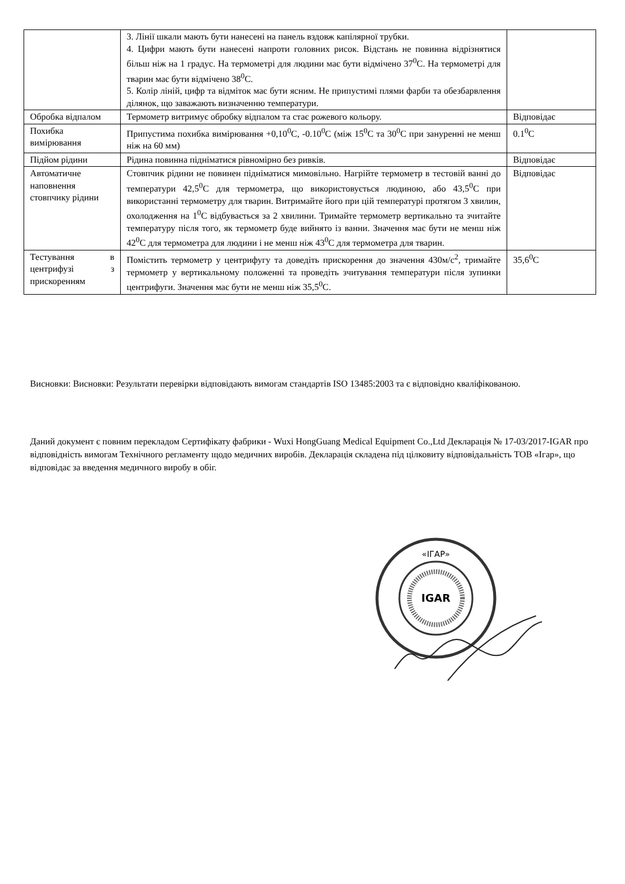| | 3. Лінії шкали мають бути нанесені на панель вздовж капілярної трубки. 4. Цифри мають бути нанесені напроти головних рисок. Відстань не повинна відрізнятися більш ніж на 1 градус. На термометрі для людини має бути відмічено 37<sup>0</sup>С. На термометрі для тварин має бути відмічено 38<sup>0</sup>С. 5. Колір ліній, цифр та відміток має бути ясним. Не припустимі плями фарби та обезбарвлення ділянок, що заважають визначенню температури. | |
| Обробка відпалом | Термометр витримує обробку відпалом та стає рожевого кольору. | Відповідає |
| Похибка вимірювання | Припустима похибка вимірювання +0,10<sup>0</sup>С, -0.10<sup>0</sup>С (між 15<sup>0</sup>С та 30<sup>0</sup>С при зануренні не менш ніж на 60 мм) | 0.1<sup>0</sup>С |
| Підйом рідини | Рідина повинна підніматися рівномірно без ривків. | Відповідає |
| Автоматичне наповнення стовпчику рідини | Стовпчик рідини не повинен підніматися мимовільно. Нагрійте термометр в тестовій ванні до температури 42,5<sup>0</sup>С для термометра, що використовується людиною, або 43,5<sup>0</sup>С при використанні термометру для тварин. Витримайте його при цій температурі протягом 3 хвилин, охолодження на 1<sup>0</sup>С відбувається за 2 хвилини. Тримайте термометр вертикально та зчитайте температуру після того, як термометр буде вийнято із ванни. Значення має бути не менш ніж 42<sup>0</sup>С для термометра для людини і не менш ніж 43<sup>0</sup>С для термометра для тварин. | Відповідає |
| Тестування в центрифузі з прискоренням | Помістить термометр у центрифугу та доведіть прискорення до значення 430м/с<sup>2</sup>, тримайте термометр у вертикальному положенні та проведіть зчитування температури після зупинки центрифуги. Значення має бути не менш ніж 35,5<sup>0</sup>С. | 35,6<sup>0</sup>С |
Висновки: Висновки: Результати перевірки відповідають вимогам стандартів ISO 13485:2003 та є відповідно кваліфікованою.
Даний документ є повним перекладом Сертифікату фабрики - Wuxi HongGuang Medical Equipment Co.,Ltd Декларація № 17-03/2017-IGAR про відповідність вимогам Технічного регламенту щодо медичних виробів. Декларація складена під цілковиту відповідальність ТОВ «Ігар», що відповідає за введення медичного виробу в обіг.
«ІГАР»
IGAR